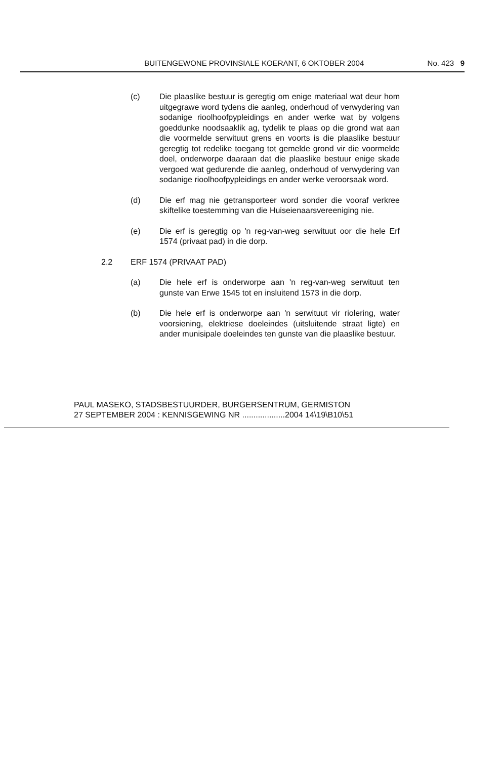BUITENGEWONE PROVINSIALE KOERANT, 6 OKTOBER 2004 No. 423 9
(c) Die plaaslike bestuur is geregtig om enige materiaal wat deur hom uitgegrawe word tydens die aanleg, onderhoud of verwydering van sodanige rioolhoofpypleidings en ander werke wat by volgens goeddunke noodsaaklik ag, tydelik te plaas op die grond wat aan die voormelde serwituut grens en voorts is die plaaslike bestuur geregtig tot redelike toegang tot gemelde grond vir die voormelde doel, onderworpe daaraan dat die plaaslike bestuur enige skade vergoed wat gedurende die aanleg, onderhoud of verwydering van sodanige rioolhoofpypleidings en ander werke veroorsaak word.
(d) Die erf mag nie getransporteer word sonder die vooraf verkree skiftelike toestemming van die Huiseienaarsvereeniging nie.
(e) Die erf is geregtig op 'n reg-van-weg serwituut oor die hele Erf 1574 (privaat pad) in die dorp.
2.2 ERF 1574 (PRIVAAT PAD)
(a) Die hele erf is onderworpe aan 'n reg-van-weg serwituut ten gunste van Erwe 1545 tot en insluitend 1573 in die dorp.
(b) Die hele erf is onderworpe aan 'n serwituut vir riolering, water voorsiening, elektriese doeleindes (uitsluitende straat ligte) en ander munisipale doeleindes ten gunste van die plaaslike bestuur.
PAUL MASEKO, STADSBESTUURDER, BURGERSENTRUM, GERMISTON
27 SEPTEMBER 2004 : KENNISGEWING NR ...................2004 14\19\B10\51